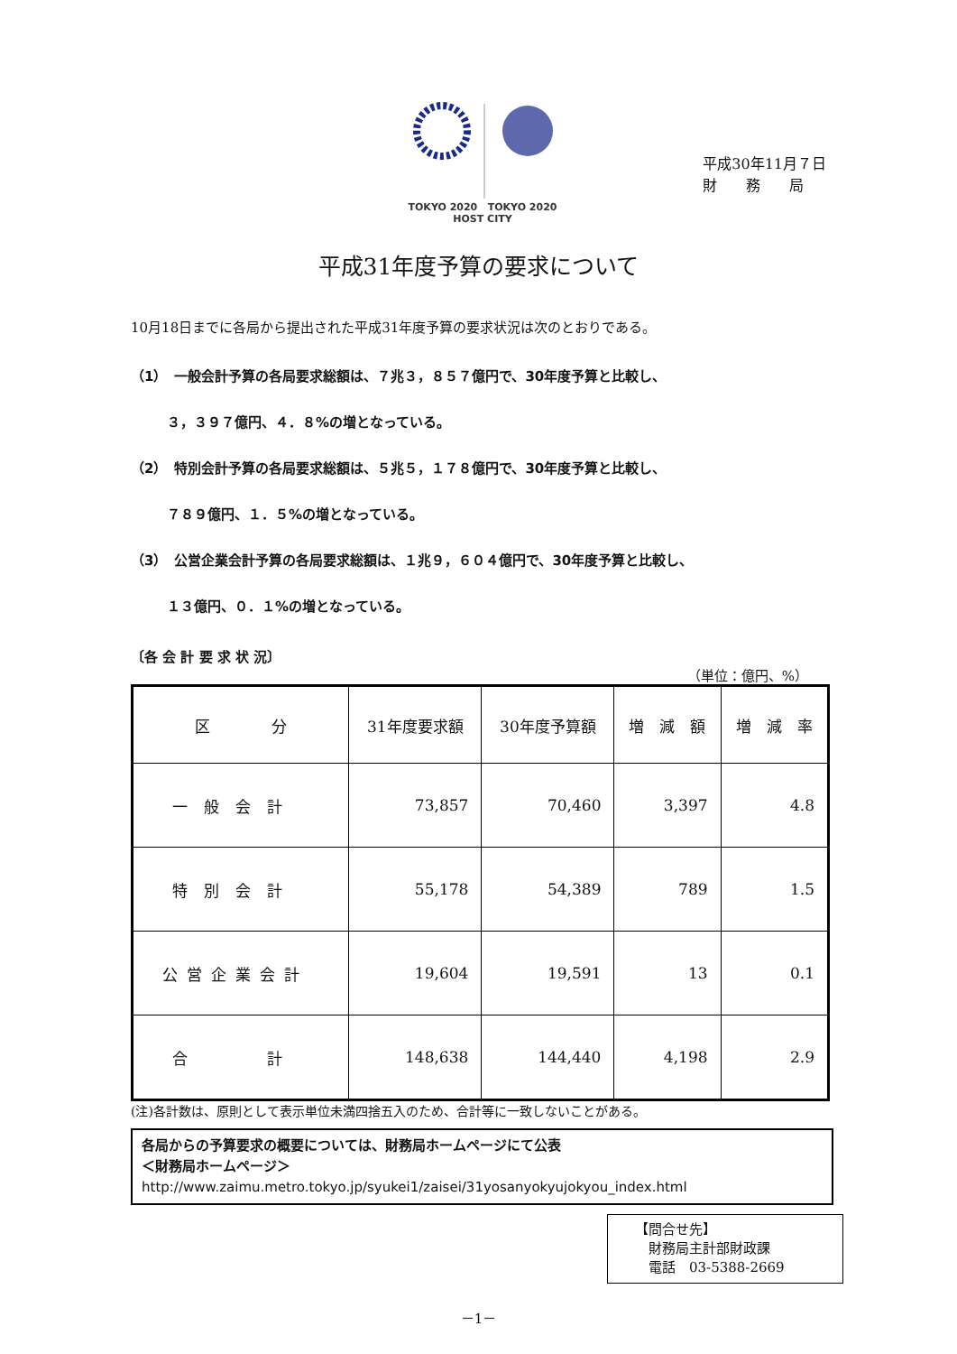TOKYO 2020 TOKYO 2020
HOST CITY
平成30年11月７日
財　　務　　局
平成31年度予算の要求について
10月18日までに各局から提出された平成31年度予算の要求状況は次のとおりである。
（1）　一般会計予算の各局要求総額は、７兆３，８５７億円で、30年度予算と比較し、
３，３９７億円、４．８%の増となっている。
（2）　特別会計予算の各局要求総額は、５兆５，１７８億円で、30年度予算と比較し、
７８９億円、１．５%の増となっている。
（3）　公営企業会計予算の各局要求総額は、１兆９，６０４億円で、30年度予算と比較し、
１３億円、０．１%の増となっている。
〔各 会 計 要 求 状 況〕
（単位：億円、%）
| 区 分 | 31年度要求額 | 30年度予算額 | 増 減 額 | 増 減 率 |
| --- | --- | --- | --- | --- |
| 一般会計 | 73,857 | 70,460 | 3,397 | 4.8 |
| 特別会計 | 55,178 | 54,389 | 789 | 1.5 |
| 公営企業会計 | 19,604 | 19,591 | 13 | 0.1 |
| 合 計 | 148,638 | 144,440 | 4,198 | 2.9 |
(注)各計数は、原則として表示単位未満四捨五入のため、合計等に一致しないことがある。
各局からの予算要求の概要については、財務局ホームページにて公表
＜財務局ホームページ＞
http://www.zaimu.metro.tokyo.jp/syukei1/zaisei/31yosanyokyujokyou_index.html
【問合せ先】
　財務局主計部財政課
　電話　03-5388-2669
－1－